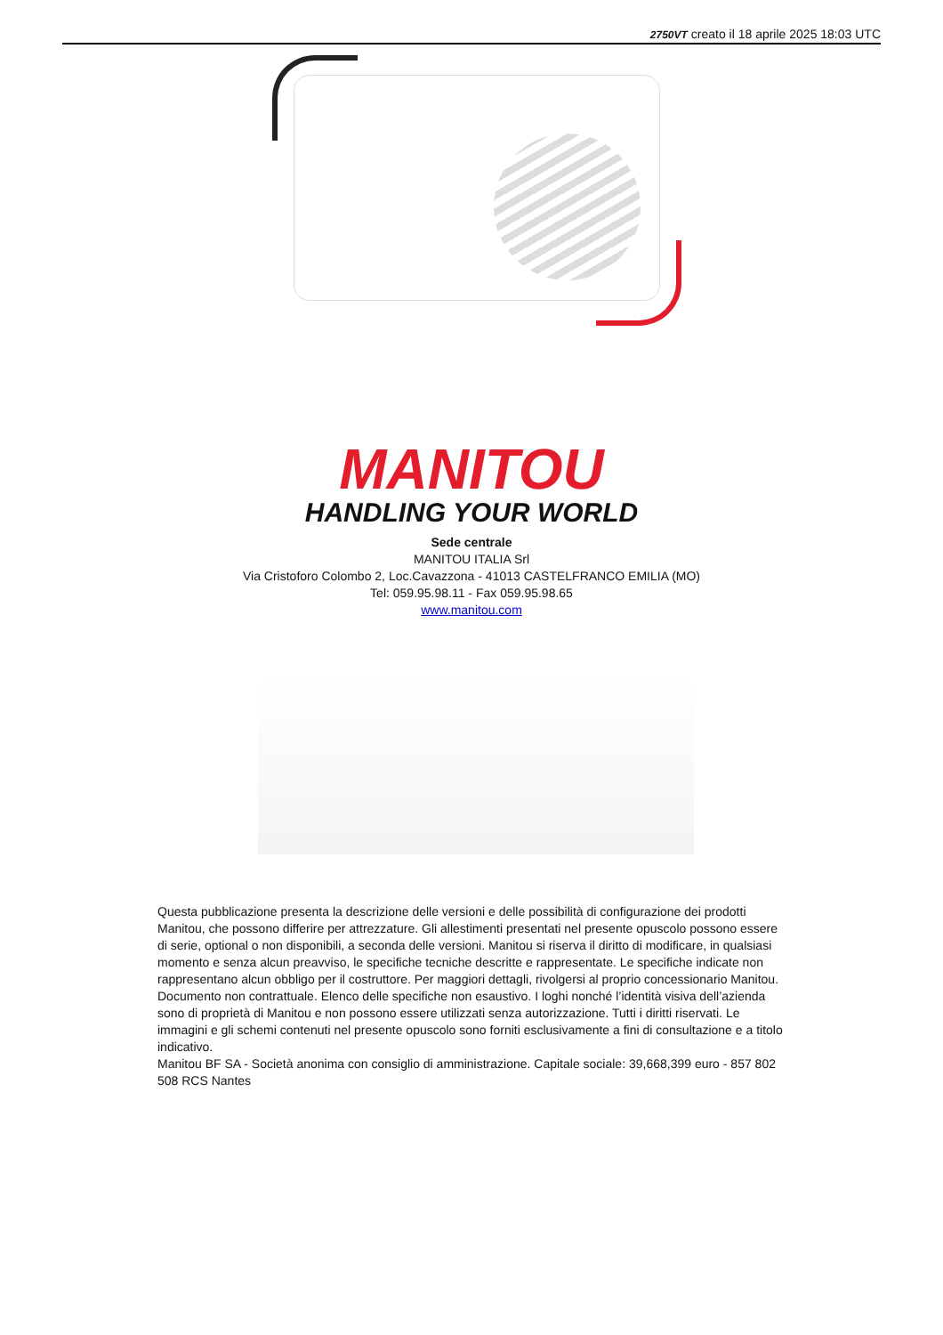2750VT creato il 18 aprile 2025 18:03 UTC
MANITOU
HANDLING YOUR WORLD
Sede centrale
MANITOU ITALIA Srl
Via Cristoforo Colombo 2, Loc.Cavazzona - 41013 CASTELFRANCO EMILIA (MO)
Tel: 059.95.98.11 - Fax 059.95.98.65
www.manitou.com
Questa pubblicazione presenta la descrizione delle versioni e delle possibilità di configurazione dei prodotti Manitou, che possono differire per attrezzature. Gli allestimenti presentati nel presente opuscolo possono essere di serie, optional o non disponibili, a seconda delle versioni. Manitou si riserva il diritto di modificare, in qualsiasi momento e senza alcun preavviso, le specifiche tecniche descritte e rappresentate. Le specifiche indicate non rappresentano alcun obbligo per il costruttore. Per maggiori dettagli, rivolgersi al proprio concessionario Manitou. Documento non contrattuale. Elenco delle specifiche non esaustivo. I loghi nonché l’identità visiva dell’azienda sono di proprietà di Manitou e non possono essere utilizzati senza autorizzazione. Tutti i diritti riservati. Le immagini e gli schemi contenuti nel presente opuscolo sono forniti esclusivamente a fini di consultazione e a titolo indicativo.
Manitou BF SA - Società anonima con consiglio di amministrazione. Capitale sociale: 39,668,399 euro - 857 802 508 RCS Nantes